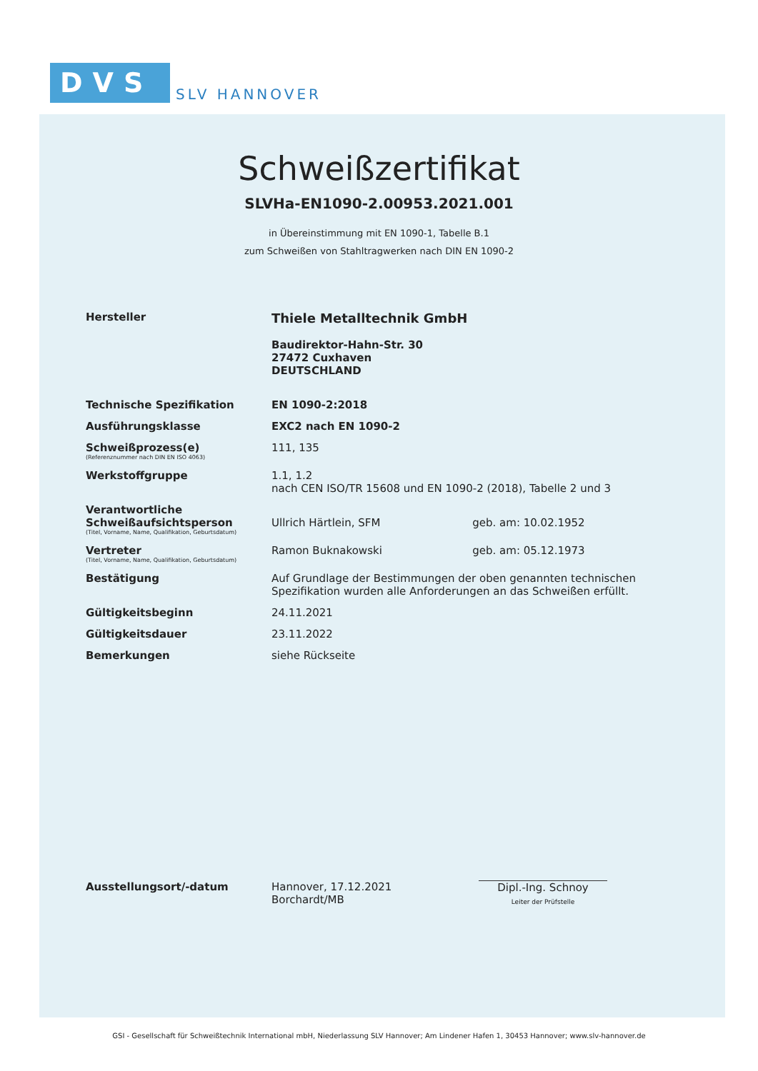DVS
SLV HANNOVER
Schweißzertifikat
SLVHa-EN1090-2.00953.2021.001
in Übereinstimmung mit EN 1090-1, Tabelle B.1
zum Schweißen von Stahltragwerken nach DIN EN 1090-2
| Hersteller | Thiele Metalltechnik GmbH Baudirektor-Hahn-Str. 30 27472 Cuxhaven DEUTSCHLAND | |
| Technische Spezifikation | EN 1090-2:2018 | |
| Ausführungsklasse | EXC2 nach EN 1090-2 | |
| Schweißprozess(e) (Referenznummer nach DIN EN ISO 4063) | 111, 135 | |
| Werkstoffgruppe | 1.1, 1.2 nach CEN ISO/TR 15608 und EN 1090-2 (2018), Tabelle 2 und 3 | |
| Verantwortliche Schweißaufsichtsperson (Titel, Vorname, Name, Qualifikation, Geburtsdatum) | Ullrich Härtlein, SFM | geb. am: 10.02.1952 |
| Vertreter (Titel, Vorname, Name, Qualifikation, Geburtsdatum) | Ramon Buknakowski | geb. am: 05.12.1973 |
| Bestätigung | Auf Grundlage der Bestimmungen der oben genannten technischen Spezifikation wurden alle Anforderungen an das Schweißen erfüllt. | |
| Gültigkeitsbeginn | 24.11.2021 | |
| Gültigkeitsdauer | 23.11.2022 | |
| Bemerkungen | siehe Rückseite | |
Ausstellungsort/-datum Hannover, 17.12.2021
Borchardt/MB
Dipl.-Ing. Schnoy
Leiter der Prüfstelle
GSI - Gesellschaft für Schweißtechnik International mbH, Niederlassung SLV Hannover; Am Lindener Hafen 1, 30453 Hannover; www.slv-hannover.de